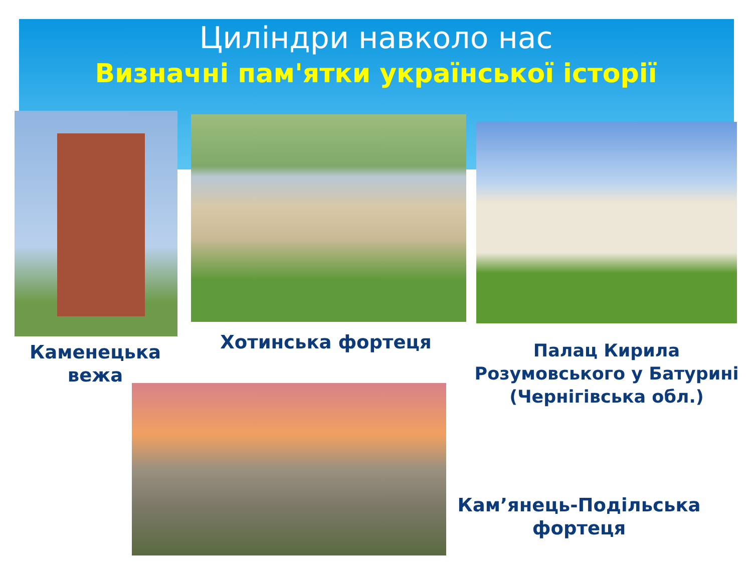Циліндри навколо нас
Визначні пам'ятки української історії
Каменецька вежа
Хотинська фортеця
Палац Кирила Розумовського у Батурині (Чернігівська обл.)
Кам’янець-Подільська фортеця